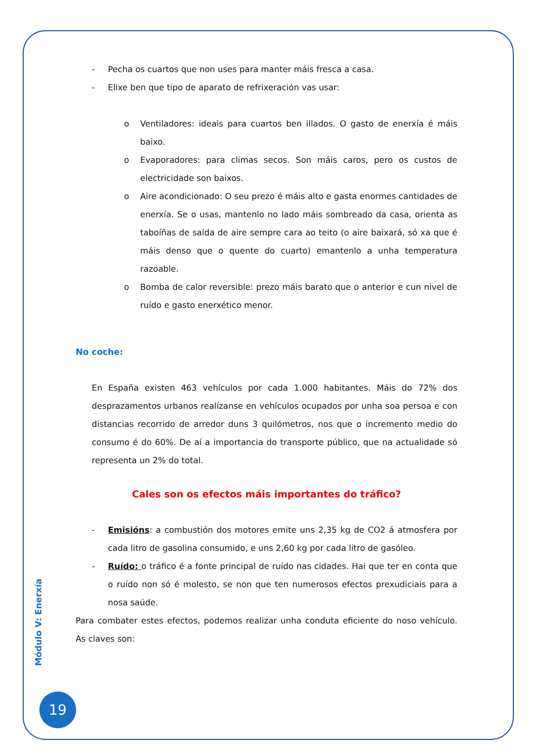- Pecha os cuartos que non uses para manter máis fresca a casa.
- Elixe ben que tipo de aparato de refrixeración vas usar:
o Ventiladores: ideais para cuartos ben illados. O gasto de enerxía é máis baixo.
o Evaporadores: para climas secos. Son máis caros, pero os custos de electricidade son baixos.
o Aire acondicionado: O seu prezo é máis alto e gasta enormes cantidades de enerxía. Se o usas, mantenlo no lado máis sombreado da casa, orienta as taboíñas de saída de aire sempre cara ao teito (o aire baixará, só xa que é máis denso que o quente do cuarto) emantenlo a unha temperatura razoable.
o Bomba de calor reversible: prezo máis barato que o anterior e cun nivel de ruído e gasto enerxético menor.
No coche:
En España existen 463 vehículos por cada 1.000 habitantes. Máis do 72% dos desprazamentos urbanos realízanse en vehículos ocupados por unha soa persoa e con distancias recorrido de arredor duns 3 quilómetros, nos que o incremento medio do consumo é do 60%. De aí a importancia do transporte público, que na actualidade só representa un 2% do total.
Cales son os efectos máis importantes do tráfico?
- Emisións: a combustión dos motores emite uns 2,35 kg de CO2 á atmosfera por cada litro de gasolina consumido, e uns 2,60 kg por cada litro de gasóleo.
- Ruído: o tráfico é a fonte principal de ruído nas cidades. Hai que ter en conta que o ruído non só é molesto, se non que ten numerosos efectos prexudiciais para a nosa saúde.
Para combater estes efectos, podemos realizar unha conduta eficiente do noso vehículo. As claves son:
Módulo V: Enerxía
19